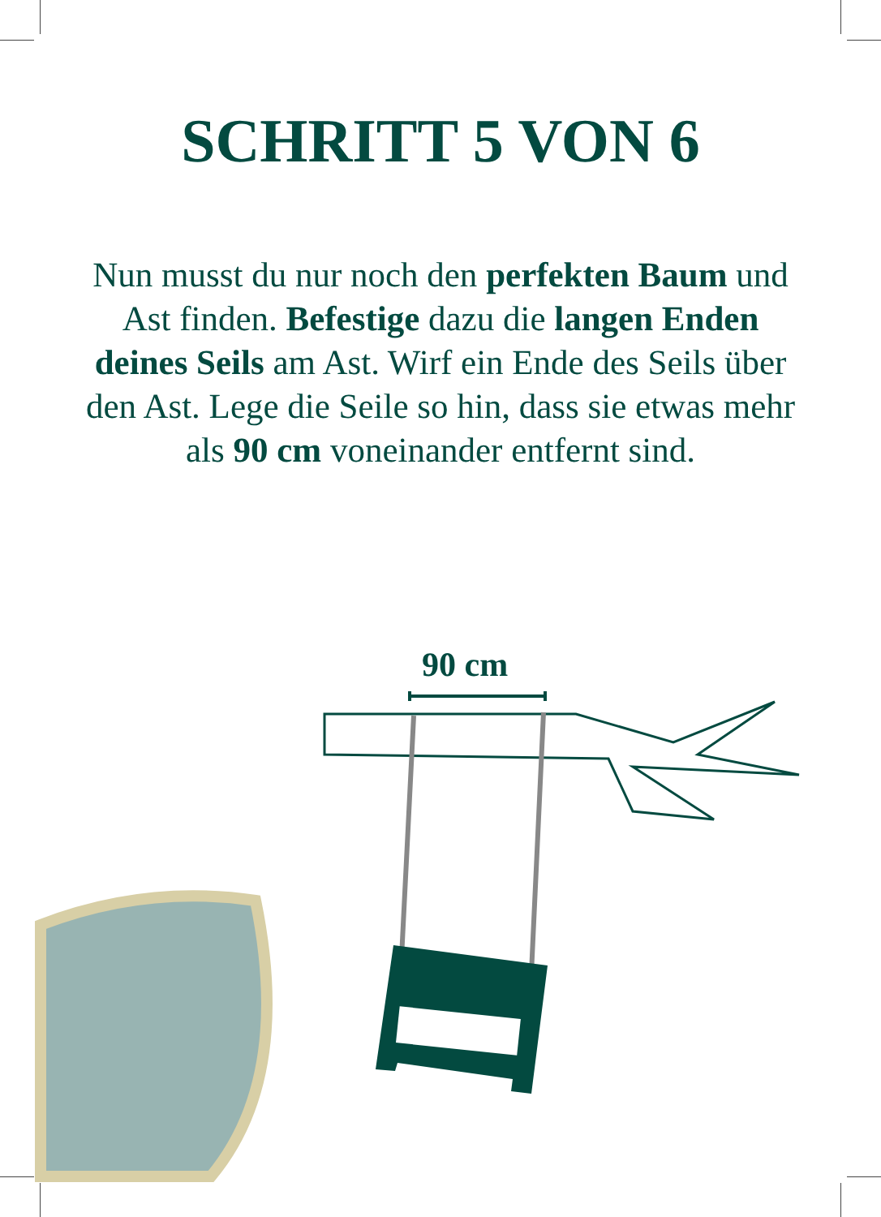SCHRITT 5 VON 6
Nun musst du nur noch den perfekten Baum und Ast finden. Befestige dazu die langen Enden deines Seils am Ast. Wirf ein Ende des Seils über den Ast. Lege die Seile so hin, dass sie etwas mehr als 90 cm voneinander entfernt sind.
90 cm